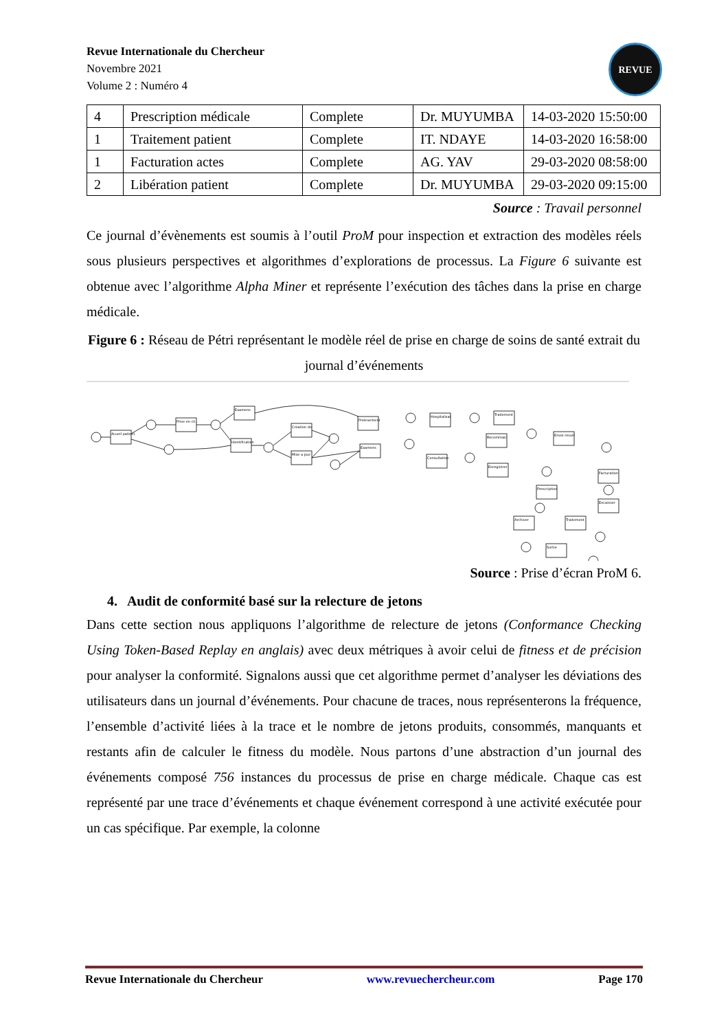Revue Internationale du Chercheur
Novembre 2021
Volume 2 : Numéro 4
REVUE
| 4 | Prescription médicale | Complete | Dr. MUYUMBA | 14-03-2020 15:50:00 |
| 1 | Traitement patient | Complete | IT. NDAYE | 14-03-2020 16:58:00 |
| 1 | Facturation actes | Complete | AG. YAV | 29-03-2020 08:58:00 |
| 2 | Libération patient | Complete | Dr. MUYUMBA | 29-03-2020 09:15:00 |
Source : Travail personnel
Ce journal d’évènements est soumis à l’outil ProM pour inspection et extraction des modèles réels sous plusieurs perspectives et algorithmes d’explorations de processus. La Figure 6 suivante est obtenue avec l’algorithme Alpha Miner et représente l’exécution des tâches dans la prise en charge médicale.
Figure 6 : Réseau de Pétri représentant le modèle réel de prise en charge de soins de santé extrait du journal d’événements
Acueil patient
Prise en ch.
Examens
Identification
Creation do
Mise a jour
Prelevement
Examens
Hospitalisat
Consultation
Traitement
Recomman
Enregistrer
Envoi result
Prescription
Archiver
Traitement
Facturation
Encaisser
Sortie
Source : Prise d’écran ProM 6.
4. Audit de conformité basé sur la relecture de jetons
Dans cette section nous appliquons l’algorithme de relecture de jetons (Conformance Checking Using Token-Based Replay en anglais) avec deux métriques à avoir celui de fitness et de précision pour analyser la conformité. Signalons aussi que cet algorithme permet d’analyser les déviations des utilisateurs dans un journal d’événements. Pour chacune de traces, nous représenterons la fréquence, l’ensemble d’activité liées à la trace et le nombre de jetons produits, consommés, manquants et restants afin de calculer le fitness du modèle. Nous partons d’une abstraction d’un journal des événements composé 756 instances du processus de prise en charge médicale. Chaque cas est représenté par une trace d’événements et chaque événement correspond à une activité exécutée pour un cas spécifique. Par exemple, la colonne
Revue Internationale du Chercheur www.revuechercheur.com Page 170